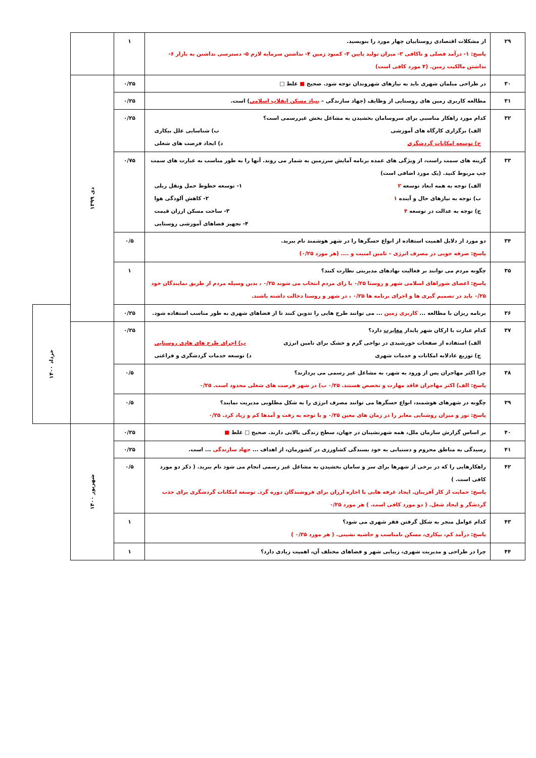| ۲۹ | از مشکلات اقتصادی روستاییان چهار مورد را بنویسید. پاسخ: ۱- درآمد فصلی و ناکافی ۲- میزان تولید پایین ۳- کمبود زمین ۴- نداشتن سرمایه لازم ۵- دسترسی نداشتن به بازار ۶- نداشتن مالکیت زمین. (۴ مورد کافی است) | ۱ | | |
| ۳۰ | در طراحی مبلمان شهری باید به نیازهای شهروندان توجه شود. صحیح ■ غلط □ | ۰/۲۵ | دی ۱۳۹۹ | |
| ۳۱ | مطالعه کاربری زمین های روستایی از وظایف (جهاد سازندگی – بنیاد مسکن انقلاب اسلامی ) است. | ۰/۲۵ | | |
| ۳۲ | کدام مورد راهکار مناسبی برای سروسامان بخشیدن به مشاغل بخش غیررسمی است؟ الف) برگزاری کارگاه های آموزشی ب) شناسایی علل بیکاری ج) توسعه امکانات گردشگری د) ایجاد فرصت های شغلی | ۰/۲۵ | | |
| ۳۳ | گزینه های سمت راست، از ویژگی های عمده برنامه آمایش سرزمین به شمار می روند. آنها را به طور مناسب به عبارت های سمت چپ مربوط کنید. (یک مورد اضافی است) الف) توجه به همه ابعاد توسعه ۲ ۱- توسعه خطوط حمل ونقل ریلی ب) توجه به نیازهای حال و آینده ۱ ۲- کاهش آلودگی هوا ج) توجه به عدالت در توسعه ۴ ۳- ساخت مسکن ارزان قیمت ۴- تجهیز فضاهای آموزشی روستایی | ۰/۷۵ | | |
| ۳۴ | دو مورد از دلایل اهمیت استفاده از انواع حسگرها را در شهر هوشمند نام ببرید. پاسخ: صرفه جویی در مصرف انرژی – تامین امنیت و .... (هر مورد ۰/۲۵) | ۰/۵ | | |
| ۳۵ | چگونه مردم می توانند بر فعالیت نهادهای مدیریتی نظارت کنند؟ پاسخ: اعضای شوراهای اسلامی شهر و روستا ۰/۲۵ با رای مردم انتخاب می شوند ۰/۲۵ ، بدین وسیله مردم از طریق نمایندگان خود ۰/۲۵ باید در تصمیم گیری ها و اجرای برنامه ها ۰/۲۵ ، در شهر و روستا دخالت داشته باشند. | ۱ | | |
| ۳۶ | برنامه ریزان با مطالعه ... کاربری زمین ... می توانند طرح هایی را تدوین کنند تا از فضاهای شهری به طور مناسب استفاده شود. | ۰/۲۵ | | خرداد ۱۴۰۰ |
| ۳۷ | کدام عبارت با ارکان شهر پایدار مغایرت دارد؟ الف) استفاده از صفحات خورشیدی در نواحی گرم و خشک برای تامین انرژی ب) اجرای طرح های هادی روستایی ج) توزیع عادلانه امکانات و خدمات شهری د) توسعه خدمات گردشگری و فراغتی | ۰/۲۵ | | |
| ۳۸ | چرا اکثر مهاجران پس از ورود به شهر، به مشاغل غیر رسمی می پردازند؟ پاسخ: الف) اکثر مهاجران فاقد مهارت و تخصص هستند. ۰/۲۵ ب) در شهر فرصت های شغلی محدود است. ۰/۲۵ | ۰/۵ | | |
| ۳۹ | چگونه در شهرهای هوشمند، انواع حسگرها می توانند مصرف انرژی را به شکل مطلوبی مدیریت نمایند؟ پاسخ: نور و میزان روشنایی معابر را در زمان های معین ۰/۲۵ و با توجه به رفت و آمدها کم و زیاد کرد. ۰/۲۵ | ۰/۵ | | |
| ۴۰ | بر اساس گزارش سازمان ملل، همه شهرنشینان در جهان، سطح زندگی بالایی دارند. صحیح □ غلط ■ | ۰/۲۵ | شهریور ۱۴۰۰ | |
| ۴۱ | رسیدگی به مناطق محروم و دستیابی به خود بسندگی کشاورزی در کشورمان، از اهداف ... جهاد سازندگی ... است. | ۰/۲۵ | | |
| ۴۲ | راهکارهایی را که در برخی از شهرها برای سر و سامان بخشیدن به مشاغل غیر رسمی انجام می شود نام ببرید. ( ذکر دو مورد کافی است. ) پاسخ: حمایت از کار آفرینان. ایجاد غرفه هایی با اجاره ارزان برای فروشندگان دوره گرد. توسعه امکانات گردشگری برای جذب گردشگر و ایجاد شغل. ( دو مورد کافی است. ) هر مورد ۰/۲۵ | ۰/۵ | | |
| ۴۳ | کدام عوامل منجر به شکل گرفتن فقر شهری می شود؟ پاسخ: درآمد کم، بیکاری، مسکن نامناسب و حاشیه نشینی. ( هر مورد ۰/۲۵ ) | ۱ | | |
| ۴۴ | چرا در طراحی و مدیریت شهری، زیبایی شهر و فضاهای مختلف آن، اهمیت زیادی دارد؟ | ۱ | | |